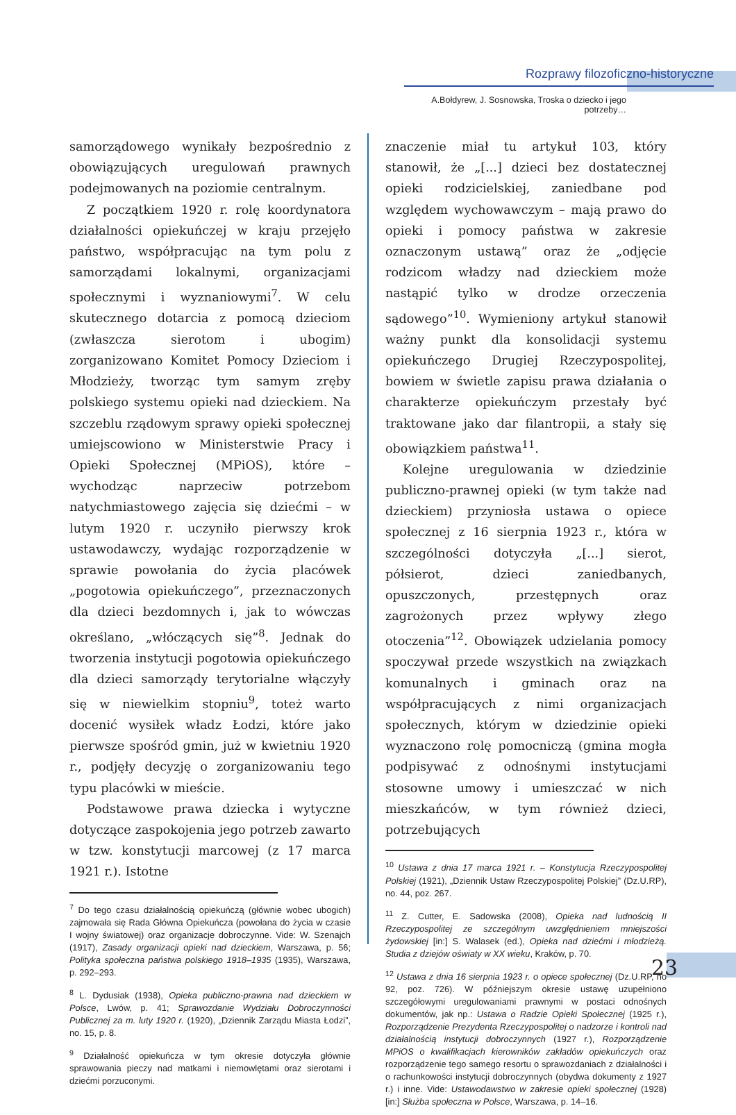Rozprawy filozoficzno-historyczne
A.Bołdyrew, J. Sosnowska, Troska o dziecko i jego potrzeby…
samorządowego wynikały bezpośrednio z obowiązujących uregulowań prawnych podejmowanych na poziomie centralnym.
Z początkiem 1920 r. rolę koordynatora działalności opiekuńczej w kraju przejęło państwo, współpracując na tym polu z samorządami lokalnymi, organizacjami społecznymi i wyznaniowymi<sup>7</sup>. W celu skutecznego dotarcia z pomocą dzieciom (zwłaszcza sierotom i ubogim) zorganizowano Komitet Pomocy Dzieciom i Młodzieży, tworząc tym samym zręby polskiego systemu opieki nad dzieckiem. Na szczeblu rządowym sprawy opieki społecznej umiejscowiono w Ministerstwie Pracy i Opieki Społecznej (MPiOS), które – wychodząc naprzeciw potrzebom natychmiastowego zajęcia się dziećmi – w lutym 1920 r. uczyniło pierwszy krok ustawodawczy, wydając rozporządzenie w sprawie powołania do życia placówek „pogotowia opiekuńczego”, przeznaczonych dla dzieci bezdomnych i, jak to wówczas określano, „włóczących się”<sup>8</sup>. Jednak do tworzenia instytucji pogotowia opiekuńczego dla dzieci samorządy terytorialne włączyły się w niewielkim stopniu<sup>9</sup>, toteż warto docenić wysiłek władz Łodzi, które jako pierwsze spośród gmin, już w kwietniu 1920 r., podjęły decyzję o zorganizowaniu tego typu placówki w mieście.
Podstawowe prawa dziecka i wytyczne dotyczące zaspokojenia jego potrzeb zawarto w tzw. konstytucji marcowej (z 17 marca 1921 r.). Istotne
<sup>7</sup> Do tego czasu działalnością opiekuńczą (głównie wobec ubogich) zajmowała się Rada Główna Opiekuńcza (powołana do życia w czasie I wojny światowej) oraz organizacje dobroczynne. Vide: W. Szenajch (1917), Zasady organizacji opieki nad dzieckiem, Warszawa, p. 56; Polityka społeczna państwa polskiego 1918–1935 (1935), Warszawa, p. 292–293.
<sup>8</sup> L. Dydusiak (1938), Opieka publiczno-prawna nad dzieckiem w Polsce, Lwów, p. 41; Sprawozdanie Wydziału Dobroczynności Publicznej za m. luty 1920 r. (1920), „Dziennik Zarządu Miasta Łodzi”, no. 15, p. 8.
<sup>9</sup> Działalność opiekuńcza w tym okresie dotyczyła głównie sprawowania pieczy nad matkami i niemowlętami oraz sierotami i dziećmi porzuconymi.
znaczenie miał tu artykuł 103, który stanowił, że „[...] dzieci bez dostatecznej opieki rodzicielskiej, zaniedbane pod względem wychowawczym – mają prawo do opieki i pomocy państwa w zakresie oznaczonym ustawą” oraz że „odjęcie rodzicom władzy nad dzieckiem może nastąpić tylko w drodze orzeczenia sądowego”<sup>10</sup>. Wymieniony artykuł stanowił ważny punkt dla konsolidacji systemu opiekuńczego Drugiej Rzeczypospolitej, bowiem w świetle zapisu prawa działania o charakterze opiekuńczym przestały być traktowane jako dar filantropii, a stały się obowiązkiem państwa<sup>11</sup>.
Kolejne uregulowania w dziedzinie publiczno-prawnej opieki (w tym także nad dzieckiem) przyniosła ustawa o opiece społecznej z 16 sierpnia 1923 r., która w szczególności dotyczyła „[...] sierot, półsierot, dzieci zaniedbanych, opuszczonych, przestępnych oraz zagrożonych przez wpływy złego otoczenia”<sup>12</sup>. Obowiązek udzielania pomocy spoczywał przede wszystkich na związkach komunalnych i gminach oraz na współpracujących z nimi organizacjach społecznych, którym w dziedzinie opieki wyznaczono rolę pomocniczą (gmina mogła podpisywać z odnośnymi instytucjami stosowne umowy i umieszczać w nich mieszkańców, w tym również dzieci, potrzebujących
<sup>10</sup> Ustawa z dnia 17 marca 1921 r. – Konstytucja Rzeczypospolitej Polskiej (1921), „Dziennik Ustaw Rzeczypospolitej Polskiej” (Dz.U.RP), no. 44, poz. 267.
<sup>11</sup> Z. Cutter, E. Sadowska (2008), Opieka nad ludnością II Rzeczypospolitej ze szczególnym uwzględnieniem mniejszości żydowskiej [in:] S. Walasek (ed.), Opieka nad dziećmi i młodzieżą. Studia z dziejów oświaty w XX wieku, Kraków, p. 70.
<sup>12</sup> Ustawa z dnia 16 sierpnia 1923 r. o opiece społecznej (Dz.U.RP, no 92, poz. 726). W późniejszym okresie ustawę uzupełniono szczegółowymi uregulowaniami prawnymi w postaci odnośnych dokumentów, jak np.: Ustawa o Radzie Opieki Społecznej (1925 r.), Rozporządzenie Prezydenta Rzeczypospolitej o nadzorze i kontroli nad działalnością instytucji dobroczynnych (1927 r.), Rozporządzenie MPiOS o kwalifikacjach kierowników zakładów opiekuńczych oraz rozporządzenie tego samego resortu o sprawozdaniach z działalności i o rachunkowości instytucji dobroczynnych (obydwa dokumenty z 1927 r.) i inne. Vide: Ustawodawstwo w zakresie opieki społecznej (1928) [in:] Służba społeczna w Polsce, Warszawa, p. 14–16.
23